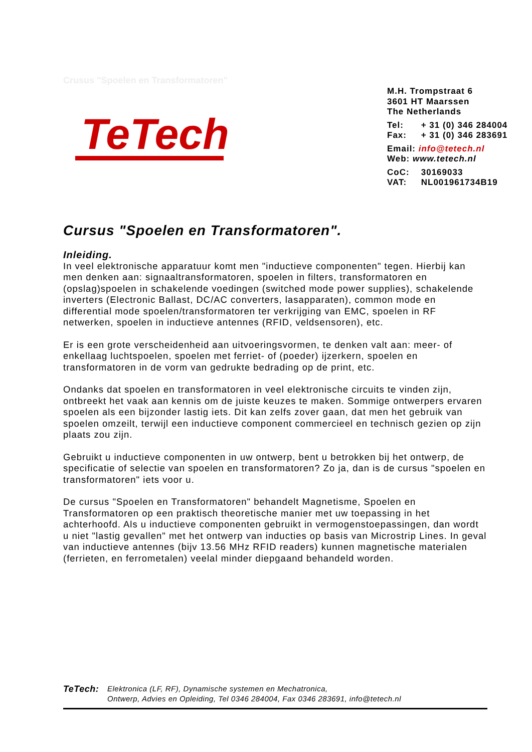Crusus "Spoelen en Transformatoren"
TeTech
M.H. Trompstraat 6
3601 HT Maarssen
The Netherlands
Tel: + 31 (0) 346 284004
Fax: + 31 (0) 346 283691
Email: info@tetech.nl
Web: www.tetech.nl
CoC: 30169033
VAT: NL001961734B19
Cursus "Spoelen en Transformatoren".
Inleiding.
In veel elektronische apparatuur komt men "inductieve componenten" tegen. Hierbij kan men denken aan: signaaltransformatoren, spoelen in filters, transformatoren en (opslag)spoelen in schakelende voedingen (switched mode power supplies), schakelende inverters (Electronic Ballast, DC/AC converters, lasapparaten), common mode en differential mode spoelen/transformatoren ter verkrijging van EMC, spoelen in RF netwerken, spoelen in inductieve antennes (RFID, veldsensoren), etc.
Er is een grote verscheidenheid aan uitvoeringsvormen, te denken valt aan: meer- of enkellaag luchtspoelen, spoelen met ferriet- of (poeder) ijzerkern, spoelen en transformatoren in de vorm van gedrukte bedrading op de print, etc.
Ondanks dat spoelen en transformatoren in veel elektronische circuits te vinden zijn, ontbreekt het vaak aan kennis om de juiste keuzes te maken. Sommige ontwerpers ervaren spoelen als een bijzonder lastig iets. Dit kan zelfs zover gaan, dat men het gebruik van spoelen omzeilt, terwijl een inductieve component commercieel en technisch gezien op zijn plaats zou zijn.
Gebruikt u inductieve componenten in uw ontwerp, bent u betrokken bij het ontwerp, de specificatie of selectie van spoelen en transformatoren? Zo ja, dan is de cursus "spoelen en transformatoren" iets voor u.
De cursus "Spoelen en Transformatoren" behandelt Magnetisme, Spoelen en Transformatoren op een praktisch theoretische manier met uw toepassing in het achterhoofd. Als u inductieve componenten gebruikt in vermogenstoepassingen, dan wordt u niet "lastig gevallen" met het ontwerp van inducties op basis van Microstrip Lines. In geval van inductieve antennes (bijv 13.56 MHz RFID readers) kunnen magnetische materialen (ferrieten, en ferrometalen) veelal minder diepgaand behandeld worden.
TeTech:
Elektronica (LF, RF), Dynamische systemen en Mechatronica,
Ontwerp, Advies en Opleiding, Tel 0346 284004, Fax 0346 283691, info@tetech.nl